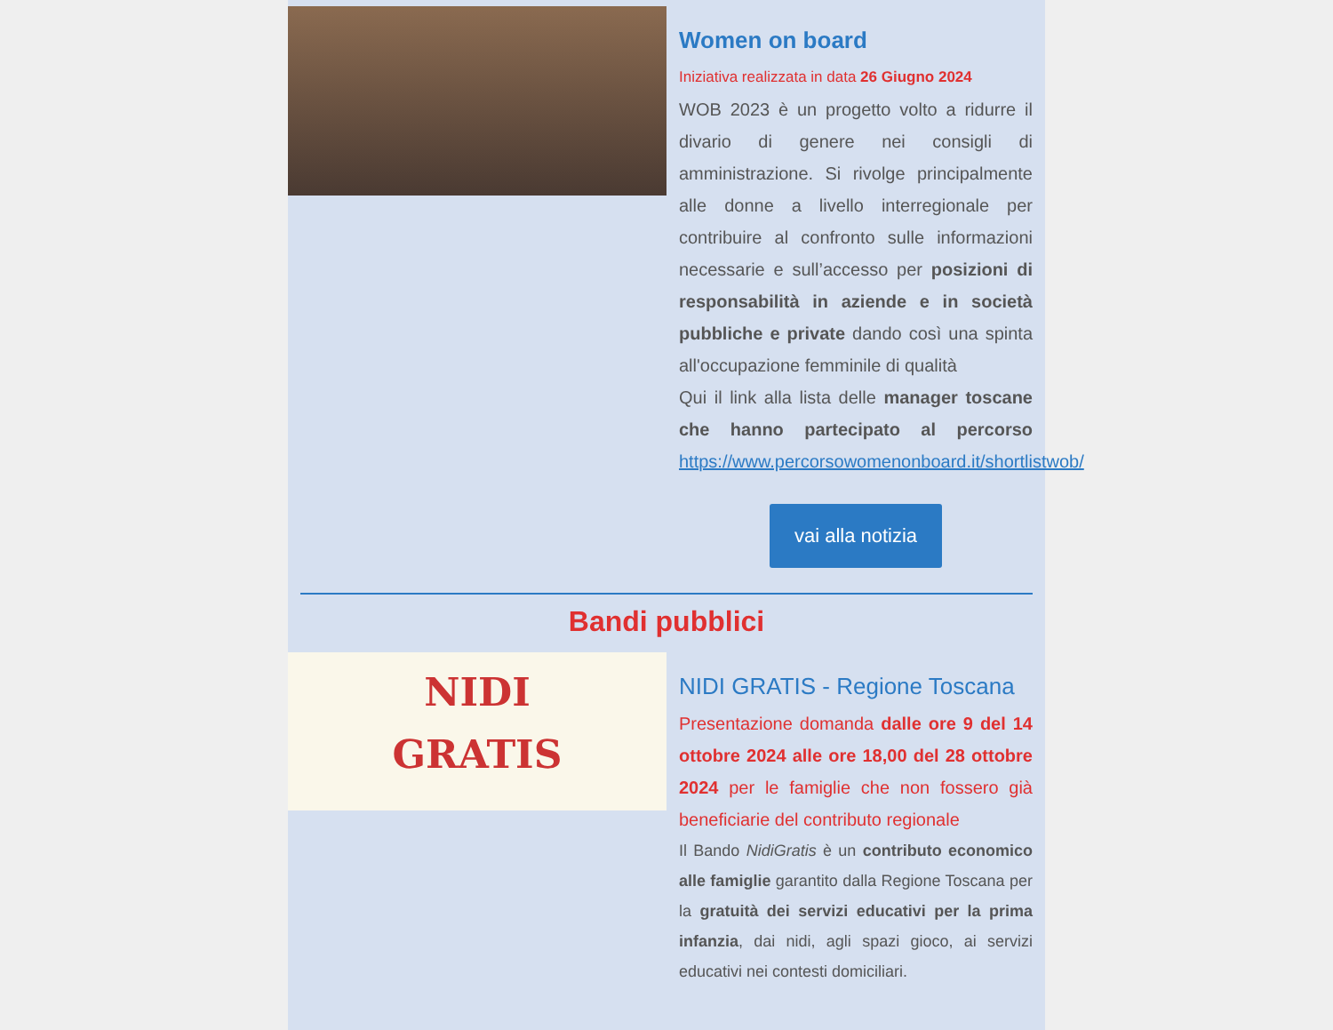Women on board
Iniziativa realizzata in data 26 Giugno 2024
WOB 2023 è un progetto volto a ridurre il divario di genere nei consigli di amministrazione. Si rivolge principalmente alle donne a livello interregionale per contribuire al confronto sulle informazioni necessarie e sull’accesso per posizioni di responsabilità in aziende e in società pubbliche e private dando così una spinta all'occupazione femminile di qualità
Qui il link alla lista delle manager toscane che hanno partecipato al percorso https://www.percorsowomenonboard.it/shortlistwob/
vai alla notizia
Bandi pubblici
NIDI
GRATIS
NIDI GRATIS - Regione Toscana
Presentazione domanda dalle ore 9 del 14 ottobre 2024 alle ore 18,00 del 28 ottobre 2024 per le famiglie che non fossero già beneficiarie del contributo regionale
Il Bando NidiGratis è un contributo economico alle famiglie garantito dalla Regione Toscana per la gratuità dei servizi educativi per la prima infanzia, dai nidi, agli spazi gioco, ai servizi educativi nei contesti domiciliari.